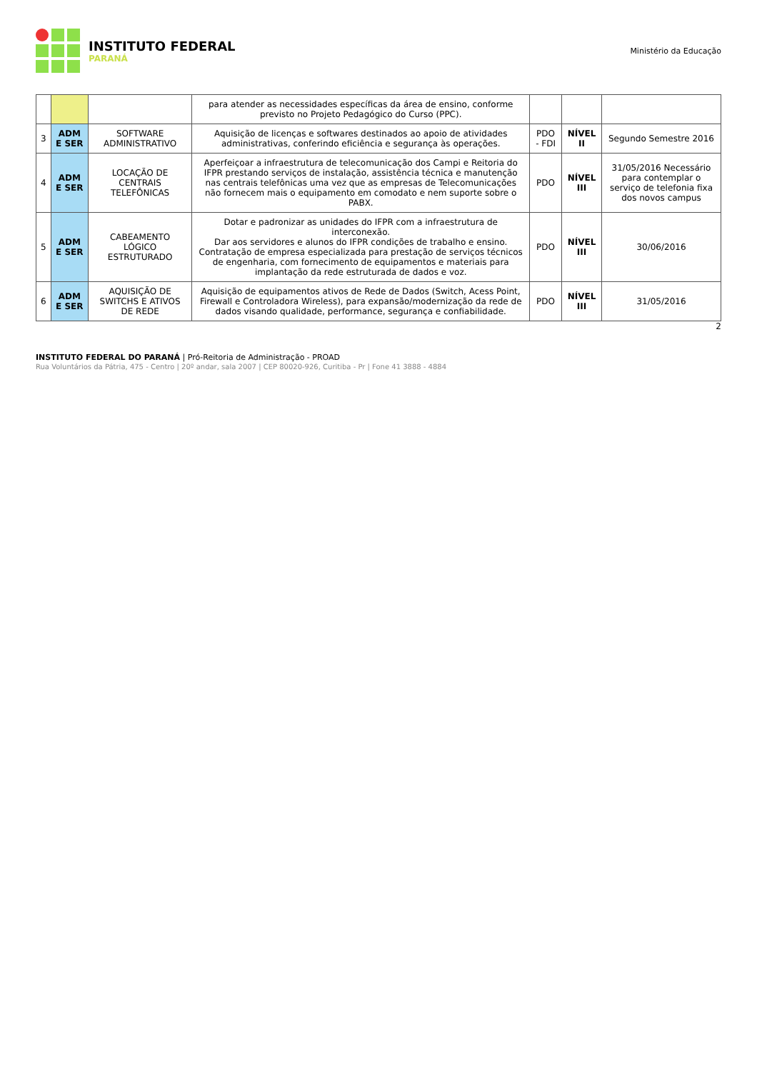INSTITUTO FEDERAL
PARANÁ
Ministério da Educação
| | | | para atender as necessidades específicas da área de ensino, conforme previsto no Projeto Pedagógico do Curso (PPC). | | | |
| 3 | ADM E SER | SOFTWARE ADMINISTRATIVO | Aquisição de licenças e softwares destinados ao apoio de atividades administrativas, conferindo eficiência e segurança às operações. | PDO - FDI | NÍVEL II | Segundo Semestre 2016 |
| 4 | ADM E SER | LOCAÇÃO DE CENTRAIS TELEFÔNICAS | Aperfeiçoar a infraestrutura de telecomunicação dos Campi e Reitoria do IFPR prestando serviços de instalação, assistência técnica e manutenção nas centrais telefônicas uma vez que as empresas de Telecomunicações não fornecem mais o equipamento em comodato e nem suporte sobre o PABX. | PDO | NÍVEL III | 31/05/2016 Necessário para contemplar o serviço de telefonia fixa dos novos campus |
| 5 | ADM E SER | CABEAMENTO LÓGICO ESTRUTURADO | Dotar e padronizar as unidades do IFPR com a infraestrutura de interconexão. Dar aos servidores e alunos do IFPR condições de trabalho e ensino. Contratação de empresa especializada para prestação de serviços técnicos de engenharia, com fornecimento de equipamentos e materiais para implantação da rede estruturada de dados e voz. | PDO | NÍVEL III | 30/06/2016 |
| 6 | ADM E SER | AQUISIÇÃO DE SWITCHS E ATIVOS DE REDE | Aquisição de equipamentos ativos de Rede de Dados (Switch, Acess Point, Firewall e Controladora Wireless), para expansão/modernização da rede de dados visando qualidade, performance, segurança e confiabilidade. | PDO | NÍVEL III | 31/05/2016 |
2
INSTITUTO FEDERAL DO PARANÁ | Pró-Reitoria de Administração - PROAD
Rua Voluntários da Pátria, 475 - Centro | 20º andar, sala 2007 | CEP 80020-926, Curitiba - Pr | Fone 41 3888 - 4884